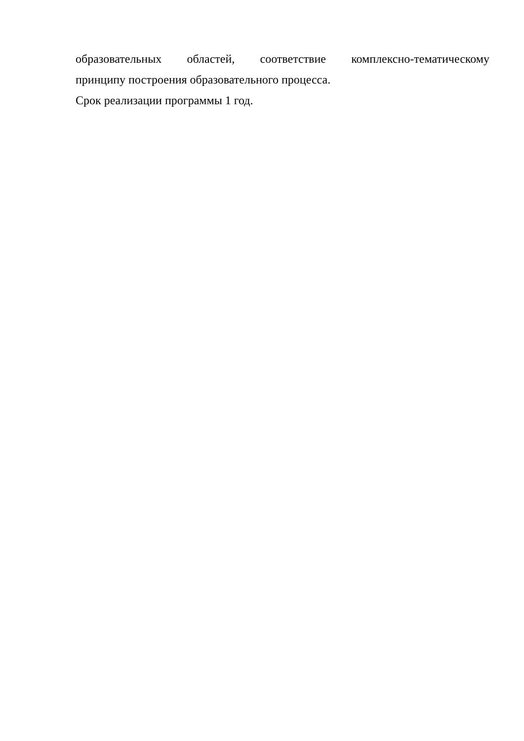образовательных областей, соответствие комплексно-тематическому
принципу построения образовательного процесса.
Срок реализации программы 1 год.